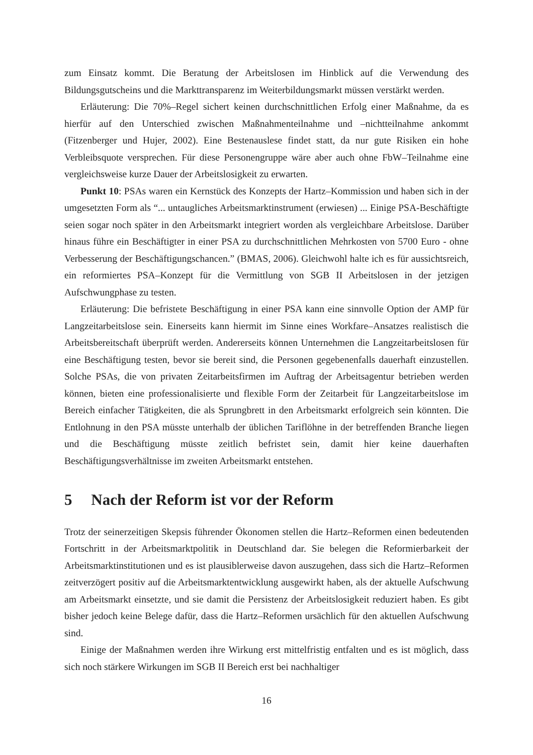zum Einsatz kommt. Die Beratung der Arbeitslosen im Hinblick auf die Verwendung des Bildungsgutscheins und die Markttransparenz im Weiterbildungsmarkt müssen verstärkt werden.
Erläuterung: Die 70%–Regel sichert keinen durchschnittlichen Erfolg einer Maßnahme, da es hierfür auf den Unterschied zwischen Maßnahmenteilnahme und –nichtteilnahme ankommt (Fitzenberger und Hujer, 2002). Eine Bestenauslese findet statt, da nur gute Risiken ein hohe Verbleibsquote versprechen. Für diese Personengruppe wäre aber auch ohne FbW–Teilnahme eine vergleichsweise kurze Dauer der Arbeitslosigkeit zu erwarten.
Punkt 10: PSAs waren ein Kernstück des Konzepts der Hartz–Kommission und haben sich in der umgesetzten Form als “... untaugliches Arbeitsmarktinstrument (erwiesen) ... Einige PSA-Beschäftigte seien sogar noch später in den Arbeitsmarkt integriert worden als vergleichbare Arbeitslose. Darüber hinaus führe ein Beschäftigter in einer PSA zu durchschnittlichen Mehrkosten von 5700 Euro - ohne Verbesserung der Beschäftigungschancen.” (BMAS, 2006). Gleichwohl halte ich es für aussichtsreich, ein reformiertes PSA–Konzept für die Vermittlung von SGB II Arbeitslosen in der jetzigen Aufschwungphase zu testen.
Erläuterung: Die befristete Beschäftigung in einer PSA kann eine sinnvolle Option der AMP für Langzeitarbeitslose sein. Einerseits kann hiermit im Sinne eines Workfare–Ansatzes realistisch die Arbeitsbereitschaft überprüft werden. Andererseits können Unternehmen die Langzeitarbeitslosen für eine Beschäftigung testen, bevor sie bereit sind, die Personen gegebenenfalls dauerhaft einzustellen. Solche PSAs, die von privaten Zeitarbeitsfirmen im Auftrag der Arbeitsagentur betrieben werden können, bieten eine professionalisierte und flexible Form der Zeitarbeit für Langzeitarbeitslose im Bereich einfacher Tätigkeiten, die als Sprungbrett in den Arbeitsmarkt erfolgreich sein könnten. Die Entlohnung in den PSA müsste unterhalb der üblichen Tariflöhne in der betreffenden Branche liegen und die Beschäftigung müsste zeitlich befristet sein, damit hier keine dauerhaften Beschäftigungsverhältnisse im zweiten Arbeitsmarkt entstehen.
5 Nach der Reform ist vor der Reform
Trotz der seinerzeitigen Skepsis führender Ökonomen stellen die Hartz–Reformen einen bedeutenden Fortschritt in der Arbeitsmarktpolitik in Deutschland dar. Sie belegen die Reformierbarkeit der Arbeitsmarktinstitutionen und es ist plausiblerweise davon auszugehen, dass sich die Hartz–Reformen zeitverzögert positiv auf die Arbeitsmarktentwicklung ausgewirkt haben, als der aktuelle Aufschwung am Arbeitsmarkt einsetzte, und sie damit die Persistenz der Arbeitslosigkeit reduziert haben. Es gibt bisher jedoch keine Belege dafür, dass die Hartz–Reformen ursächlich für den aktuellen Aufschwung sind.
Einige der Maßnahmen werden ihre Wirkung erst mittelfristig entfalten und es ist möglich, dass sich noch stärkere Wirkungen im SGB II Bereich erst bei nachhaltiger
16